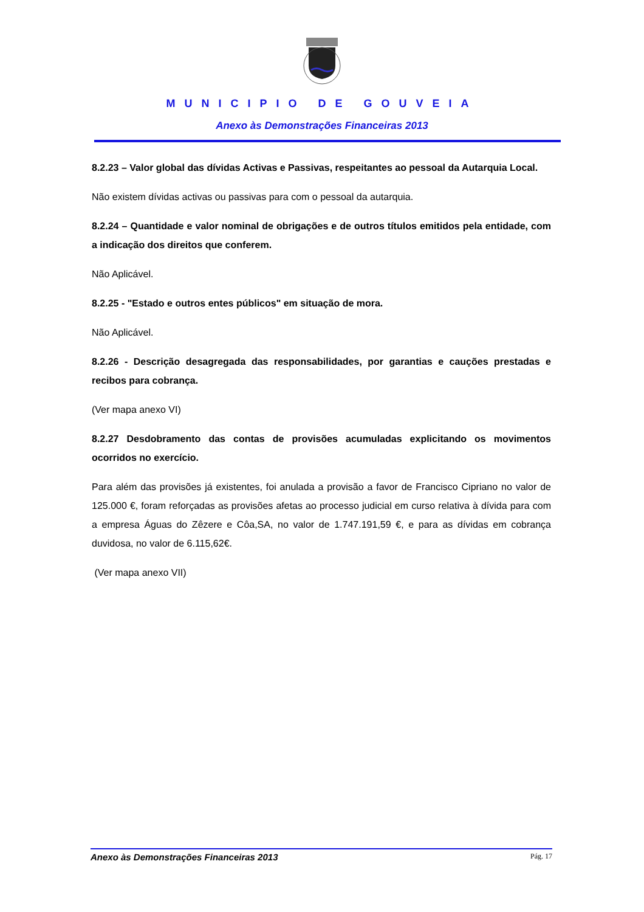MUNICIPIO DE GOUVEIA
Anexo às Demonstrações Financeiras 2013
8.2.23 – Valor global das dívidas Activas e Passivas, respeitantes ao pessoal da Autarquia Local.
Não existem dívidas activas ou passivas para com o pessoal da autarquia.
8.2.24 – Quantidade e valor nominal de obrigações e de outros títulos emitidos pela entidade, com a indicação dos direitos que conferem.
Não Aplicável.
8.2.25 - "Estado e outros entes públicos" em situação de mora.
Não Aplicável.
8.2.26 - Descrição desagregada das responsabilidades, por garantias e cauções prestadas e recibos para cobrança.
(Ver mapa anexo VI)
8.2.27 Desdobramento das contas de provisões acumuladas explicitando os movimentos ocorridos no exercício.
Para além das provisões já existentes, foi anulada a provisão a favor de Francisco Cipriano no valor de 125.000 €, foram reforçadas as provisões afetas ao processo judicial em curso relativa à dívida para com a empresa Águas do Zêzere e Côa,SA, no valor de 1.747.191,59 €, e para as dívidas em cobrança duvidosa, no valor de 6.115,62€.
(Ver mapa anexo VII)
Anexo às Demonstrações Financeiras 2013 Pág. 17